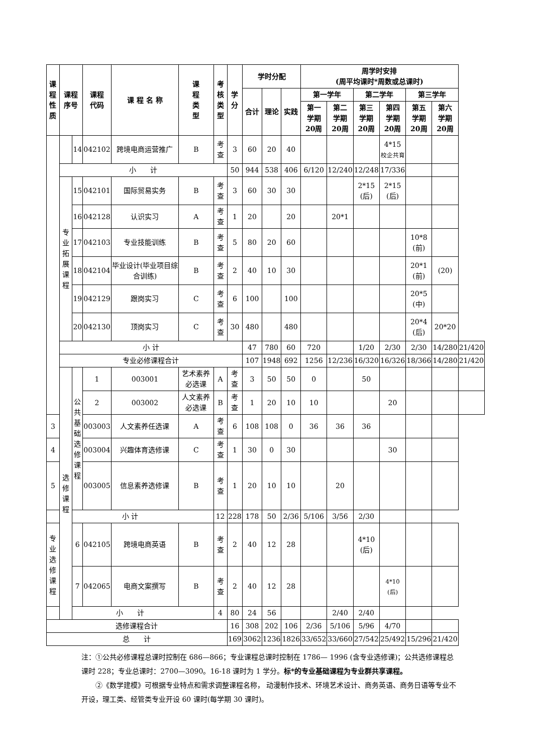| 课程 性质 | 课程 序号 | | 课程 代码 | 课 程 名 称 | 课 程 类 型 | 考核 类型 | 学分 | 学时分配 | | | 周学时安排 (周平均课时*周数或总课时) | | | | | | |
| --- | --- | --- | --- | --- | --- | --- | --- | --- | --- | --- | --- | --- | --- | --- | --- | --- | --- |
| | | | | | | | | 合计 | 理论 | 实践 | 第一学年 | | 第二学年 | | 第三学年 | | |
| | | | | | | | | | | | 第一 学期 20周 | 第二 学期 20周 | 第三 学期 20周 | 第四 学期 20周 | 第五 学期 20周 | 第六 学期 20周 | |
| | | 14 | 042102 | 跨境电商运营推广 | B | 考查 | 3 | 60 | 20 | 40 | | | | 4*15 校企共育 | | | |
| | 小 计 | | | | | | 50 | 944 | 538 | 406 | 6/120 | 12/240 | 12/248 | 17/336 | | | |
| | 专 业 拓 展 课 程 | 15 | 042101 | 国际贸易实务 | B | 考查 | 3 | 60 | 30 | 30 | | | 2*15 (后) | 2*15 (后) | | | |
| | | 16 | 042128 | 认识实习 | A | 考查 | 1 | 20 | | 20 | | 20*1 | | | | | |
| | | 17 | 042103 | 专业技能训练 | B | 考查 | 5 | 80 | 20 | 60 | | | | | 10*8 (前) | | |
| | | 18 | 042104 | 毕业设计(毕业项目综合训练) | B | 考查 | 2 | 40 | 10 | 30 | | | | | 20*1 (前) | (20) | |
| | | 19 | 042129 | 跟岗实习 | C | 考查 | 6 | 100 | | 100 | | | | | 20*5 (中) | | |
| | | 20 | 042130 | 顶岗实习 | C | 考查 | 30 | 480 | | 480 | | | | | 20*4 (后) | 20*20 | |
| | 小 计 | | | | | | | 47 | 780 | 60 | 720 | | 1/20 | 2/30 | 2/30 | 14/280 | 21/420 |
| | 专业必修课程合计 | | | | | | | 107 | 1948 | 692 | 1256 | 12/236 | 16/320 | 16/326 | 18/366 | 14/280 | 21/420 |
| | 选修 课程 | 公 共 基 础 选 修 课 程 | 1 | 003001 | 艺术素养必选课 | A | 考查 | 3 | 50 | 50 | 0 | | 50 | | | | |
| | | | 2 | 003002 | 人文素养必选课 | B | 考查 | 1 | 20 | 10 | 10 | | | 20 | | | |
| 3 | | | 003003 | 人文素养任选课 | A | 考查 | 6 | 108 | 108 | 0 | 36 | 36 | 36 | | | | |
| 4 | | | 003004 | 兴趣体育选修课 | C | 考查 | 1 | 30 | 0 | 30 | | | | 30 | | | |
| 5 | | | 003005 | 信息素养选修课 | B | 考查 | 1 | 20 | 10 | 10 | | 20 | | | | | |
| 小 计 | | | | | | 12 | 228 | 178 | 50 | 2/36 | 5/106 | 3/56 | 2/30 | | | | |
| 专 业 选 修 课 程 | | 6 | 042105 | 跨境电商英语 | B | 考查 | 2 | 40 | 12 | 28 | | | 4*10 (后) | | | | |
| | | 7 | 042065 | 电商文案撰写 | B | 考查 | 2 | 40 | 12 | 28 | | | | 4*10 (后) | | | |
| 小 计 | | | | | | 4 | 80 | 24 | 56 | | | 2/40 | 2/40 | | | | |
| 选修课程合计 | | | | | | | 16 | 308 | 202 | 106 | 2/36 | 5/106 | 5/96 | 4/70 | | | |
| 总 计 | | | | | | | 169 | 3062 | 1236 | 1826 | 33/652 | 33/660 | 27/542 | 25/492 | 15/296 | 21/420 | |
注：①公共必修课程总课时控制在 686—866；专业课程总课时控制在 1786— 1996 (含专业选修课)；公共选修课程总课时 228；专业总课时：2700—3090。16-18 课时为 1 学分。标*的专业基础课程为专业群共享课程。
　　②《数学建模》可根据专业特点和需求调整课程名称， 动漫制作技术、环境艺术设计、商务英语、商务日语等专业不开设，理工类、经管类专业开设 60 课时(每学期 30 课时)。